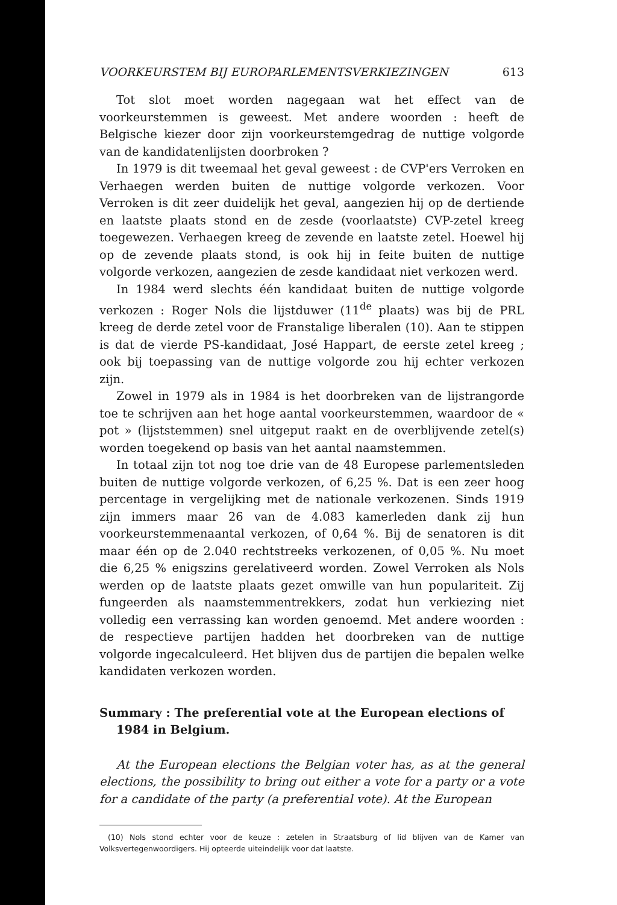VOORKEURSTEM BIJ EUROPARLEMENTSVERKIEZINGEN 613
Tot slot moet worden nagegaan wat het effect van de voorkeurstemmen is geweest. Met andere woorden : heeft de Belgische kiezer door zijn voorkeurstemgedrag de nuttige volgorde van de kandidatenlijsten doorbroken ?
In 1979 is dit tweemaal het geval geweest : de CVP'ers Verroken en Verhaegen werden buiten de nuttige volgorde verkozen. Voor Verroken is dit zeer duidelijk het geval, aangezien hij op de dertiende en laatste plaats stond en de zesde (voorlaatste) CVP-zetel kreeg toegewezen. Verhaegen kreeg de zevende en laatste zetel. Hoewel hij op de zevende plaats stond, is ook hij in feite buiten de nuttige volgorde verkozen, aangezien de zesde kandidaat niet verkozen werd.
In 1984 werd slechts één kandidaat buiten de nuttige volgorde verkozen : Roger Nols die lijstduwer (11<sup>de</sup> plaats) was bij de PRL kreeg de derde zetel voor de Franstalige liberalen (10). Aan te stippen is dat de vierde PS-kandidaat, José Happart, de eerste zetel kreeg ; ook bij toepassing van de nuttige volgorde zou hij echter verkozen zijn.
Zowel in 1979 als in 1984 is het doorbreken van de lijstrangorde toe te schrijven aan het hoge aantal voorkeurstemmen, waardoor de « pot » (lijststemmen) snel uitgeput raakt en de overblijvende zetel(s) worden toegekend op basis van het aantal naamstemmen.
In totaal zijn tot nog toe drie van de 48 Europese parlementsleden buiten de nuttige volgorde verkozen, of 6,25 %. Dat is een zeer hoog percentage in vergelijking met de nationale verkozenen. Sinds 1919 zijn immers maar 26 van de 4.083 kamerleden dank zij hun voorkeurstemmenaantal verkozen, of 0,64 %. Bij de senatoren is dit maar één op de 2.040 rechtstreeks verkozenen, of 0,05 %. Nu moet die 6,25 % enigszins gerelativeerd worden. Zowel Verroken als Nols werden op de laatste plaats gezet omwille van hun populariteit. Zij fungeerden als naamstemmentrekkers, zodat hun verkiezing niet volledig een verrassing kan worden genoemd. Met andere woorden : de respectieve partijen hadden het doorbreken van de nuttige volgorde ingecalculeerd. Het blijven dus de partijen die bepalen welke kandidaten verkozen worden.
Summary : The preferential vote at the European elections of 1984 in Belgium.
At the European elections the Belgian voter has, as at the general elections, the possibility to bring out either a vote for a party or a vote for a candidate of the party (a preferential vote). At the European
(10) Nols stond echter voor de keuze : zetelen in Straatsburg of lid blijven van de Kamer van Volksvertegenwoordigers. Hij opteerde uiteindelijk voor dat laatste.